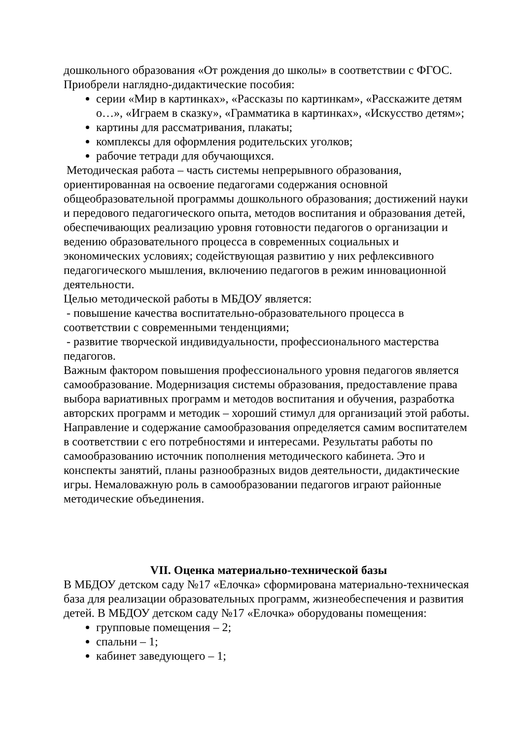дошкольного образования «От рождения до школы» в соответствии с ФГОС.
Приобрели наглядно-дидактические пособия:
серии «Мир в картинках», «Рассказы по картинкам», «Расскажите детям о…», «Играем в сказку», «Грамматика в картинках», «Искусство детям»;
картины для рассматривания, плакаты;
комплексы для оформления родительских уголков;
рабочие тетради для обучающихся.
Методическая работа – часть системы непрерывного образования, ориентированная на освоение педагогами содержания основной общеобразовательной программы дошкольного образования; достижений науки и передового педагогического опыта, методов воспитания и образования детей, обеспечивающих реализацию уровня готовности педагогов о организации и ведению образовательного процесса в современных социальных и экономических условиях; содействующая развитию у них рефлексивного педагогического мышления, включению педагогов в режим инновационной деятельности.
Целью методической работы в МБДОУ является:
- повышение качества воспитательно-образовательного процесса в соответствии с современными тенденциями;
- развитие творческой индивидуальности, профессионального мастерства педагогов.
Важным фактором повышения профессионального уровня педагогов является самообразование. Модернизация системы образования, предоставление права выбора вариативных программ и методов воспитания и обучения, разработка авторских программ и методик – хороший стимул для организаций этой работы. Направление и содержание самообразования определяется самим воспитателем в соответствии с его потребностями и интересами. Результаты работы по самообразованию источник пополнения методического кабинета. Это и конспекты занятий, планы разнообразных видов деятельности, дидактические игры. Немаловажную роль в самообразовании педагогов играют районные методические объединения.
VII. Оценка материально-технической базы
В МБДОУ детском саду №17 «Елочка» сформирована материально-техническая база для реализации образовательных программ, жизнеобеспечения и развития детей. В МБДОУ детском саду №17 «Елочка» оборудованы помещения:
групповые помещения – 2;
спальни – 1;
кабинет заведующего – 1;